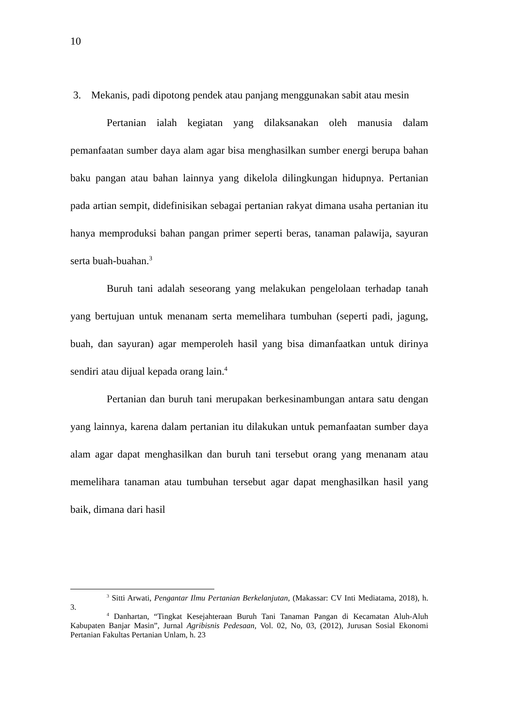10
3. Mekanis, padi dipotong pendek atau panjang menggunakan sabit atau mesin
Pertanian ialah kegiatan yang dilaksanakan oleh manusia dalam pemanfaatan sumber daya alam agar bisa menghasilkan sumber energi berupa bahan baku pangan atau bahan lainnya yang dikelola dilingkungan hidupnya. Pertanian pada artian sempit, didefinisikan sebagai pertanian rakyat dimana usaha pertanian itu hanya memproduksi bahan pangan primer seperti beras, tanaman palawija, sayuran serta buah-buahan.<sup>3</sup>
Buruh tani adalah seseorang yang melakukan pengelolaan terhadap tanah yang bertujuan untuk menanam serta memelihara tumbuhan (seperti padi, jagung, buah, dan sayuran) agar memperoleh hasil yang bisa dimanfaatkan untuk dirinya sendiri atau dijual kepada orang lain.<sup>4</sup>
Pertanian dan buruh tani merupakan berkesinambungan antara satu dengan yang lainnya, karena dalam pertanian itu dilakukan untuk pemanfaatan sumber daya alam agar dapat menghasilkan dan buruh tani tersebut orang yang menanam atau memelihara tanaman atau tumbuhan tersebut agar dapat menghasilkan hasil yang baik, dimana dari hasil
<sup>3</sup> Sitti Arwati, Pengantar Ilmu Pertanian Berkelanjutan, (Makassar: CV Inti Mediatama, 2018), h. 3.
<sup>4</sup> Danhartan, “Tingkat Kesejahteraan Buruh Tani Tanaman Pangan di Kecamatan Aluh-Aluh Kabupaten Banjar Masin”, Jurnal Agribisnis Pedesaan, Vol. 02, No, 03, (2012), Jurusan Sosial Ekonomi Pertanian Fakultas Pertanian Unlam, h. 23